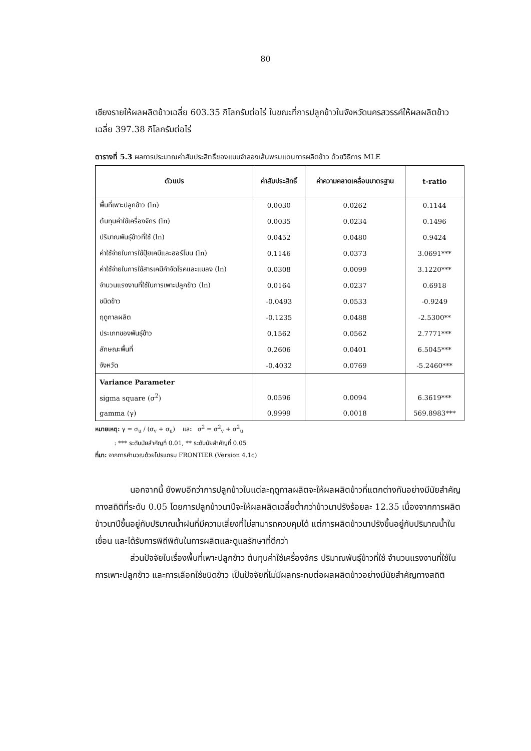80
เชียงรายให้ผลผลิตข้าวเฉลี่ย 603.35 กิโลกรัมต่อไร่ ในขณะที่การปลูกข้าวในจังหวัดนครสวรรค์ให้ผลผลิตข้าวเฉลี่ย 397.38 กิโลกรัมต่อไร่
ตารางที่ 5.3 ผลการประมาณค่าสัมประสิทธิ์ของแบบจำลองเส้นพรมแดนการผลิตข้าว ด้วยวิธีการ MLE
| ตัวแปร | ค่าสัมประสิทธิ์ | ค่าความคลาดเคลื่อนมาตรฐาน | t-ratio |
| --- | --- | --- | --- |
| พื้นที่เพาะปลูกข้าว (ln) | 0.0030 | 0.0262 | 0.1144 |
| ต้นทุนค่าใช้เครื่องจักร (ln) | 0.0035 | 0.0234 | 0.1496 |
| ปริมาณพันธุ์ข้าวที่ใช้ (ln) | 0.0452 | 0.0480 | 0.9424 |
| ค่าใช้จ่ายในการใช้ปุ๋ยเคมีและฮอร์โมน (ln) | 0.1146 | 0.0373 | 3.0691*** |
| ค่าใช้จ่ายในการใช้สารเคมีกำจัดโรคและแมลง (ln) | 0.0308 | 0.0099 | 3.1220*** |
| จำนวนแรงงานที่ใช้ในการเพาะปลูกข้าว (ln) | 0.0164 | 0.0237 | 0.6918 |
| ชนิดข้าว | -0.0493 | 0.0533 | -0.9249 |
| ฤดูกาลผลิต | -0.1235 | 0.0488 | -2.5300** |
| ประเภทของพันธุ์ข้าว | 0.1562 | 0.0562 | 2.7771*** |
| ลักษณะพื้นที่ | 0.2606 | 0.0401 | 6.5045*** |
| จังหวัด | -0.4032 | 0.0769 | -5.2460*** |
| Variance Parameter | | | |
| sigma square (σ<sup>2</sup>) | 0.0596 | 0.0094 | 6.3619*** |
| gamma (γ) | 0.9999 | 0.0018 | 569.8983*** |
หมายเหตุ: γ = σ<sub>u</sub> / (σ<sub>v</sub> + σ<sub>u</sub>) และ σ<sup>2</sup> = σ<sup>2</sup><sub>v</sub> + σ<sup>2</sup><sub>u</sub>
: *** ระดับนัยสำคัญที่ 0.01, ** ระดับนัยสำคัญที่ 0.05
ที่มา: จากการคำนวณด้วยโปรแกรม FRONTIER (Version 4.1c)
นอกจากนี้ ยังพบอีกว่าการปลูกข้าวในแต่ละฤดูกาลผลิตจะให้ผลผลิตข้าวที่แตกต่างกันอย่างมีนัยสำคัญทางสถิติที่ระดับ 0.05 โดยการปลูกข้าวนาปีจะให้ผลผลิตเฉลี่ยต่ำกว่าข้าวนาปรังร้อยละ 12.35 เนื่องจากการผลิตข้าวนาปีขึ้นอยู่กับปริมาณน้ำฝนที่มีความเสี่ยงที่ไม่สามารถควบคุมได้ แต่การผลิตข้าวนาปรังขึ้นอยู่กับปริมาณน้ำในเขื่อน และได้รับการพิถีพิถันในการผลิตและดูแลรักษาที่ดีกว่า
ส่วนปัจจัยในเรื่องพื้นที่เพาะปลูกข้าว ต้นทุนค่าใช้เครื่องจักร ปริมาณพันธุ์ข้าวที่ใช้ จำนวนแรงงานที่ใช้ในการเพาะปลูกข้าว และการเลือกใช้ชนิดข้าว เป็นปัจจัยที่ไม่มีผลกระทบต่อผลผลิตข้าวอย่างมีนัยสำคัญทางสถิติ